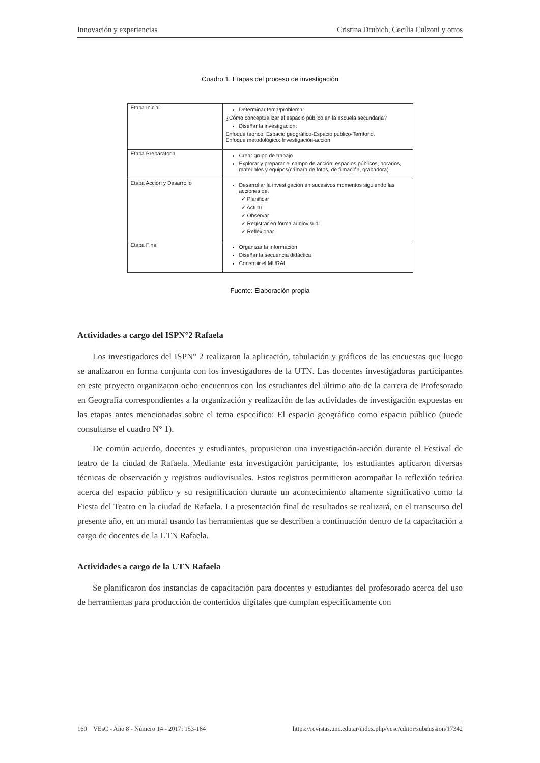Innovación y experiencias Cristina Drubich, Cecilia Culzoni y otros
Cuadro 1. Etapas del proceso de investigación
| Etapa Inicial | Determinar tema/problema: ¿Cómo conceptualizar el espacio público en la escuela secundaria? Diseñar la investigación: Enfoque teórico: Espacio geográfico-Espacio público-Territorio. Enfoque metodológico: Investigación-acción |
| Etapa Preparatoria | Crear grupo de trabajo Explorar y preparar el campo de acción: espacios públicos, horarios, materiales y equipos(cámara de fotos, de filmación, grabadora) |
| Etapa Acción y Desarrollo | Desarrollar la investigación en sucesivos momentos siguiendo las acciones de: ✓ Planificar ✓ Actuar ✓ Observar ✓ Registrar en forma audiovisual ✓ Reflexionar |
| Etapa Final | Organizar la información Diseñar la secuencia didáctica Construir el MURAL |
Fuente: Elaboración propia
Actividades a cargo del ISPN°2 Rafaela
Los investigadores del ISPN° 2 realizaron la aplicación, tabulación y gráficos de las encuestas que luego se analizaron en forma conjunta con los investigadores de la UTN. Las docentes investigadoras participantes en este proyecto organizaron ocho encuentros con los estudiantes del último año de la carrera de Profesorado en Geografía correspondientes a la organización y realización de las actividades de investigación expuestas en las etapas antes mencionadas sobre el tema específico: El espacio geográfico como espacio público (puede consultarse el cuadro N° 1).
De común acuerdo, docentes y estudiantes, propusieron una investigación-acción durante el Festival de teatro de la ciudad de Rafaela. Mediante esta investigación participante, los estudiantes aplicaron diversas técnicas de observación y registros audiovisuales. Estos registros permitieron acompañar la reflexión teórica acerca del espacio público y su resignificación durante un acontecimiento altamente significativo como la Fiesta del Teatro en la ciudad de Rafaela. La presentación final de resultados se realizará, en el transcurso del presente año, en un mural usando las herramientas que se describen a continuación dentro de la capacitación a cargo de docentes de la UTN Rafaela.
Actividades a cargo de la UTN Rafaela
Se planificaron dos instancias de capacitación para docentes y estudiantes del profesorado acerca del uso de herramientas para producción de contenidos digitales que cumplan específicamente con
160 VEsC - Año 8 - Número 14 - 2017: 153-164 https://revistas.unc.edu.ar/index.php/vesc/editor/submission/17342